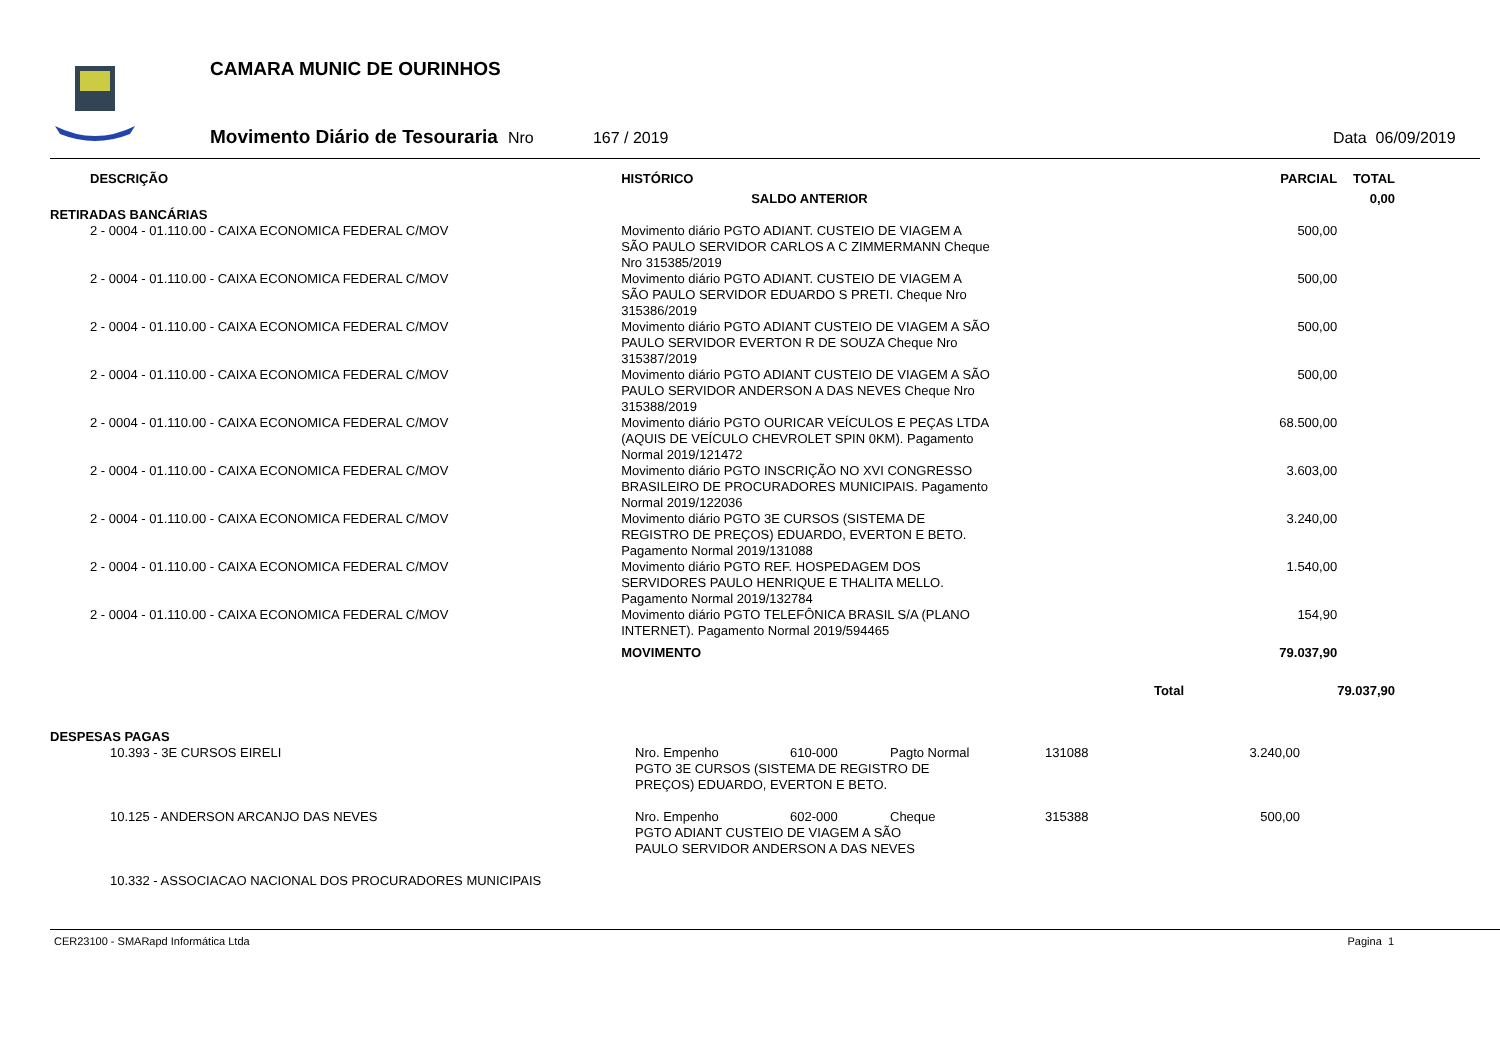CAMARA MUNIC DE OURINHOS
Movimento Diário de Tesouraria Nro 167 / 2019 Data 06/09/2019
| DESCRIÇÃO | HISTÓRICO | | PARCIAL | TOTAL |
| --- | --- | --- | --- | --- |
| | SALDO ANTERIOR | | | 0,00 |
| RETIRADAS BANCÁRIAS | | | | |
| 2 - 0004 - 01.110.00 - CAIXA ECONOMICA FEDERAL C/MOV | Movimento diário PGTO ADIANT. CUSTEIO DE VIAGEM A SÃO PAULO SERVIDOR CARLOS A C ZIMMERMANN Cheque Nro 315385/2019 | | 500,00 | |
| 2 - 0004 - 01.110.00 - CAIXA ECONOMICA FEDERAL C/MOV | Movimento diário PGTO ADIANT. CUSTEIO DE VIAGEM A SÃO PAULO SERVIDOR EDUARDO S PRETI. Cheque Nro 315386/2019 | | 500,00 | |
| 2 - 0004 - 01.110.00 - CAIXA ECONOMICA FEDERAL C/MOV | Movimento diário PGTO ADIANT CUSTEIO DE VIAGEM A SÃO PAULO SERVIDOR EVERTON R DE SOUZA Cheque Nro 315387/2019 | | 500,00 | |
| 2 - 0004 - 01.110.00 - CAIXA ECONOMICA FEDERAL C/MOV | Movimento diário PGTO ADIANT CUSTEIO DE VIAGEM A SÃO PAULO SERVIDOR ANDERSON A DAS NEVES Cheque Nro 315388/2019 | | 500,00 | |
| 2 - 0004 - 01.110.00 - CAIXA ECONOMICA FEDERAL C/MOV | Movimento diário PGTO OURICAR VEÍCULOS E PEÇAS LTDA (AQUIS DE VEÍCULO CHEVROLET SPIN 0KM). Pagamento Normal 2019/121472 | | 68.500,00 | |
| 2 - 0004 - 01.110.00 - CAIXA ECONOMICA FEDERAL C/MOV | Movimento diário PGTO INSCRIÇÃO NO XVI CONGRESSO BRASILEIRO DE PROCURADORES MUNICIPAIS. Pagamento Normal 2019/122036 | | 3.603,00 | |
| 2 - 0004 - 01.110.00 - CAIXA ECONOMICA FEDERAL C/MOV | Movimento diário PGTO 3E CURSOS (SISTEMA DE REGISTRO DE PREÇOS) EDUARDO, EVERTON E BETO. Pagamento Normal 2019/131088 | | 3.240,00 | |
| 2 - 0004 - 01.110.00 - CAIXA ECONOMICA FEDERAL C/MOV | Movimento diário PGTO REF. HOSPEDAGEM DOS SERVIDORES PAULO HENRIQUE E THALITA MELLO. Pagamento Normal 2019/132784 | | 1.540,00 | |
| 2 - 0004 - 01.110.00 - CAIXA ECONOMICA FEDERAL C/MOV | Movimento diário PGTO TELEFÔNICA BRASIL S/A (PLANO INTERNET). Pagamento Normal 2019/594465 | | 154,90 | |
| | MOVIMENTO | | 79.037,90 | |
| | | Total | | 79.037,90 |
| DESPESAS PAGAS | | | | | | |
| 10.393 - 3E CURSOS EIRELI | Nro. Empenho | 610-000 | Pagto Normal | 131088 | 3.240,00 | |
| | PGTO 3E CURSOS (SISTEMA DE REGISTRO DE PREÇOS) EDUARDO, EVERTON E BETO. | | | | | |
| 10.125 - ANDERSON ARCANJO DAS NEVES | Nro. Empenho | 602-000 | Cheque | 315388 | 500,00 | |
| | PGTO ADIANT CUSTEIO DE VIAGEM A SÃO PAULO SERVIDOR ANDERSON A DAS NEVES | | | | | |
| 10.332 - ASSOCIACAO NACIONAL DOS PROCURADORES MUNICIPAIS | | | | | | |
CER23100 - SMARapd Informática Ltda Pagina 1